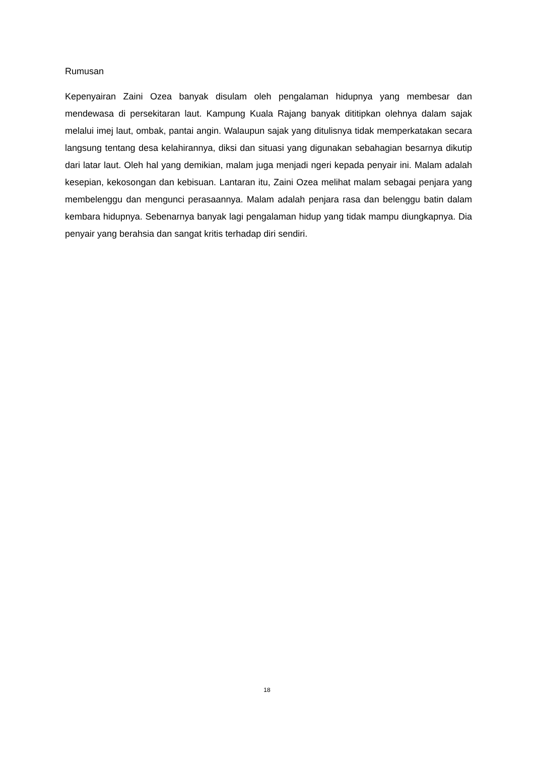Rumusan
Kepenyairan Zaini Ozea banyak disulam oleh pengalaman hidupnya yang membesar dan mendewasa di persekitaran laut. Kampung Kuala Rajang banyak dititipkan olehnya dalam sajak melalui imej laut, ombak, pantai angin. Walaupun sajak yang ditulisnya tidak memperkatakan secara langsung tentang desa kelahirannya, diksi dan situasi yang digunakan sebahagian besarnya dikutip dari latar laut. Oleh hal yang demikian, malam juga menjadi ngeri kepada penyair ini. Malam adalah kesepian, kekosongan dan kebisuan. Lantaran itu, Zaini Ozea melihat malam sebagai penjara yang membelenggu dan mengunci perasaannya. Malam adalah penjara rasa dan belenggu batin dalam kembara hidupnya. Sebenarnya banyak lagi pengalaman hidup yang tidak mampu diungkapnya. Dia penyair yang berahsia dan sangat kritis terhadap diri sendiri.
18